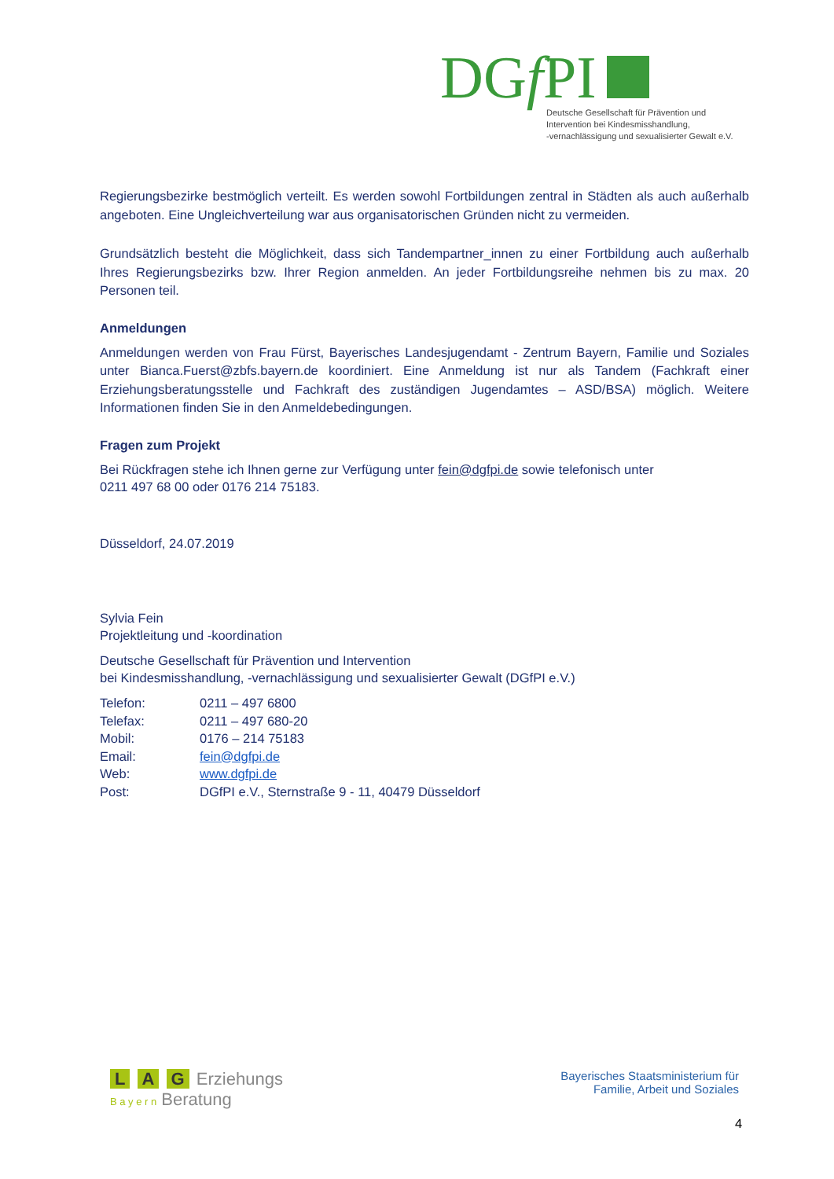DGf PI
Deutsche Gesellschaft für Prävention und
Intervention bei Kindesmisshandlung,
-vernachlässigung und sexualisierter Gewalt e.V.
Regierungsbezirke bestmöglich verteilt. Es werden sowohl Fortbildungen zentral in Städten als auch außerhalb angeboten. Eine Ungleichverteilung war aus organisatorischen Gründen nicht zu vermeiden.
Grundsätzlich besteht die Möglichkeit, dass sich Tandempartner_innen zu einer Fortbildung auch außerhalb Ihres Regierungsbezirks bzw. Ihrer Region anmelden. An jeder Fortbildungsreihe nehmen bis zu max. 20 Personen teil.
Anmeldungen
Anmeldungen werden von Frau Fürst, Bayerisches Landesjugendamt - Zentrum Bayern, Familie und Soziales unter Bianca.Fuerst@zbfs.bayern.de koordiniert. Eine Anmeldung ist nur als Tandem (Fachkraft einer Erziehungsberatungsstelle und Fachkraft des zuständigen Jugendamtes – ASD/BSA) möglich. Weitere Informationen finden Sie in den Anmeldebedingungen.
Fragen zum Projekt
Bei Rückfragen stehe ich Ihnen gerne zur Verfügung unter fein@dgfpi.de sowie telefonisch unter
0211 497 68 00 oder 0176 214 75183.
Düsseldorf, 24.07.2019
Sylvia Fein
Projektleitung und -koordination
Deutsche Gesellschaft für Prävention und Intervention
bei Kindesmisshandlung, -vernachlässigung und sexualisierter Gewalt (DGfPI e.V.)
| Telefon: | 0211 – 497 6800 |
| Telefax: | 0211 – 497 680-20 |
| Mobil: | 0176 – 214 75183 |
| Email: | fein@dgfpi.de |
| Web: | www.dgfpi.de |
| Post: | DGfPI e.V., Sternstraße 9 - 11, 40479 Düsseldorf |
L A G Erziehungs
B a y e r n Beratung
Bayerisches Staatsministerium für
Familie, Arbeit und Soziales
4